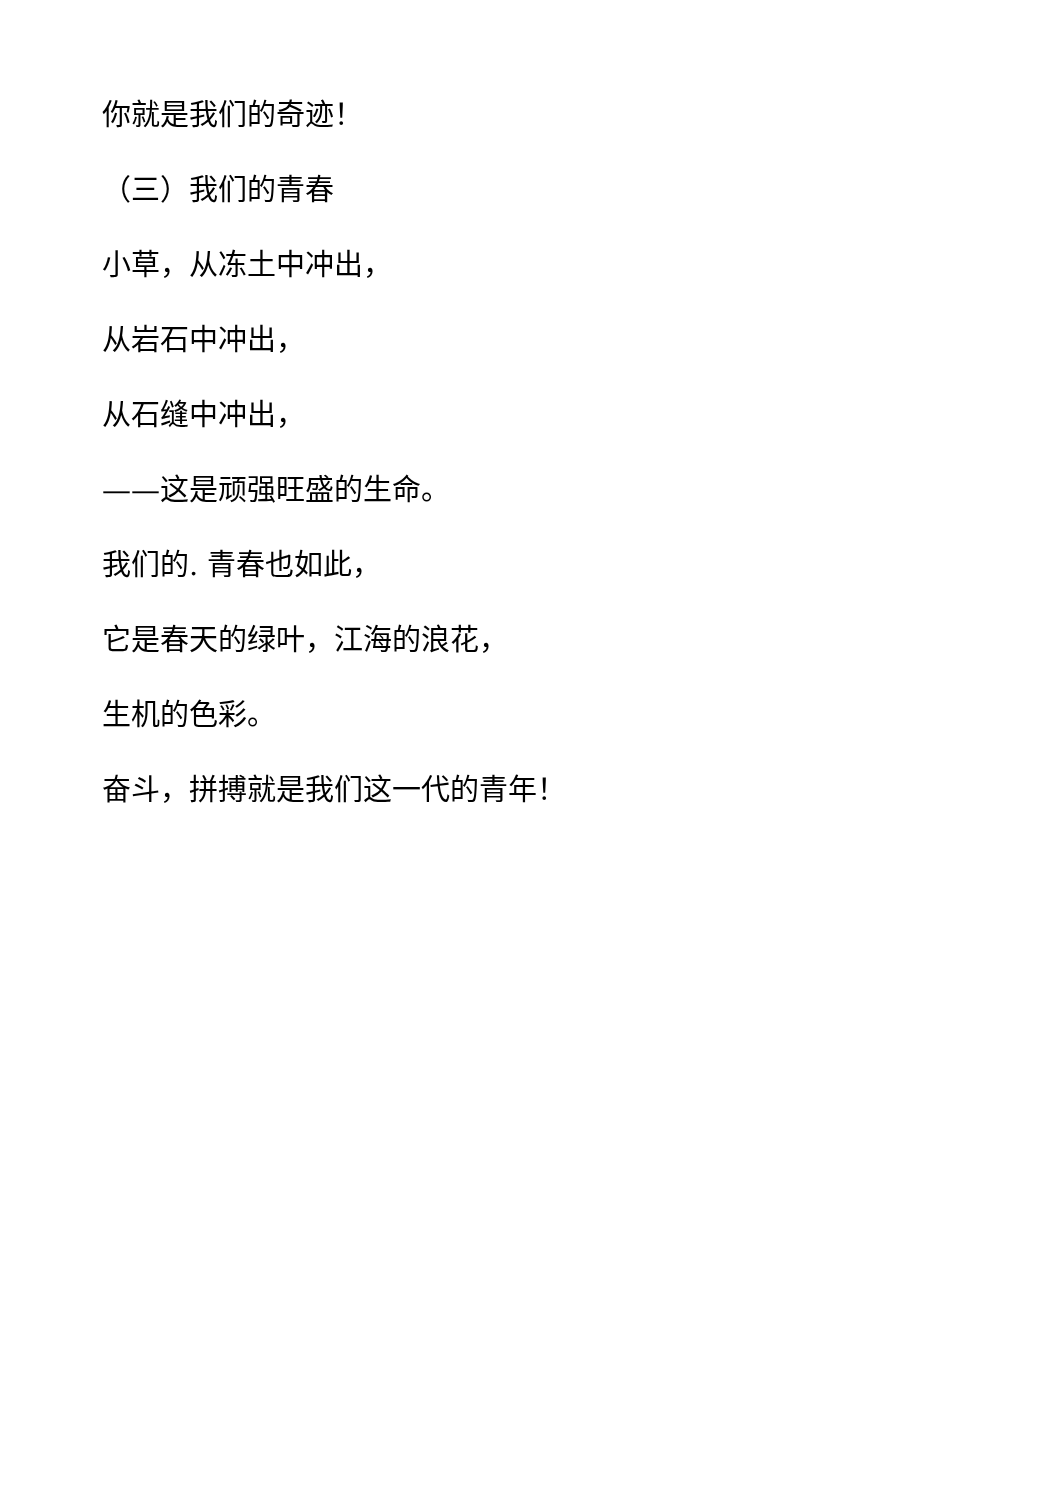你就是我们的奇迹！
（三）我们的青春
小草，从冻土中冲出，
从岩石中冲出，
从石缝中冲出，
——这是顽强旺盛的生命。
我们的. 青春也如此，
它是春天的绿叶，江海的浪花，
生机的色彩。
奋斗，拼搏就是我们这一代的青年！